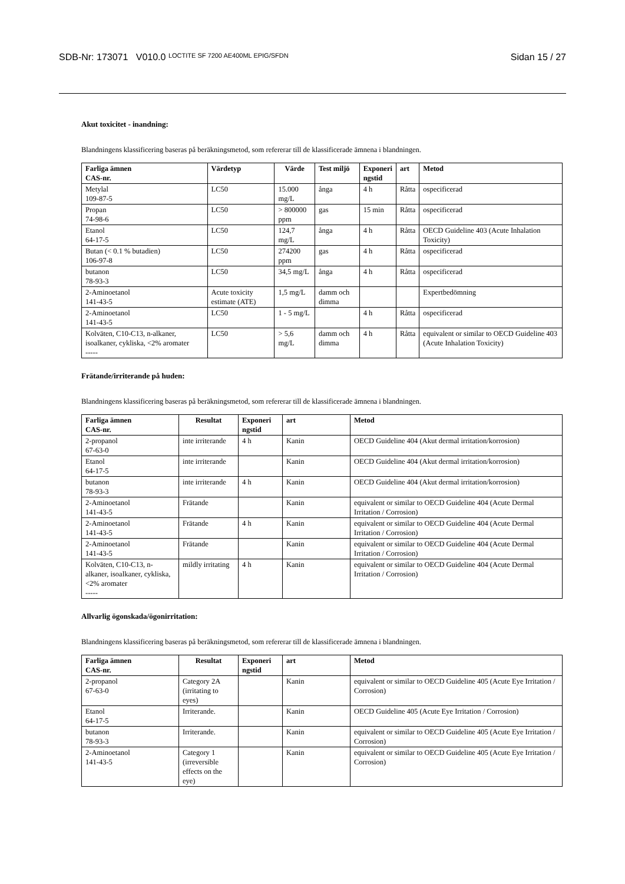SDB-Nr: 173071 V010.0 LOCTITE SF 7200 AE400ML EPIG/SFDN
Sidan 15 / 27
Akut toxicitet - inandning:
Blandningens klassificering baseras på beräkningsmetod, som refererar till de klassificerade ämnena i blandningen.
| Farliga ämnen CAS-nr. | Värdetyp | Värde | Test miljö | Exponeri ngstid | art | Metod |
| --- | --- | --- | --- | --- | --- | --- |
| Metylal 109-87-5 | LC50 | 15.000 mg/L | ånga | 4 h | Råtta | ospecificerad |
| Propan 74-98-6 | LC50 | > 800000 ppm | gas | 15 min | Råtta | ospecificerad |
| Etanol 64-17-5 | LC50 | 124,7 mg/L | ånga | 4 h | Råtta | OECD Guideline 403 (Acute Inhalation Toxicity) |
| Butan (< 0.1 % butadien) 106-97-8 | LC50 | 274200 ppm | gas | 4 h | Råtta | ospecificerad |
| butanon 78-93-3 | LC50 | 34,5 mg/L | ånga | 4 h | Råtta | ospecificerad |
| 2-Aminoetanol 141-43-5 | Acute toxicity estimate (ATE) | 1,5 mg/L | damm och dimma | | | Expertbedömning |
| 2-Aminoetanol 141-43-5 | LC50 | 1 - 5 mg/L | | 4 h | Råtta | ospecificerad |
| Kolväten, C10-C13, n-alkaner, isoalkaner, cykliska, <2% aromater ----- | LC50 | > 5,6 mg/L | damm och dimma | 4 h | Råtta | equivalent or similar to OECD Guideline 403 (Acute Inhalation Toxicity) |
Frätande/irriterande på huden:
Blandningens klassificering baseras på beräkningsmetod, som refererar till de klassificerade ämnena i blandningen.
| Farliga ämnen CAS-nr. | Resultat | Exponeri ngstid | art | Metod |
| --- | --- | --- | --- | --- |
| 2-propanol 67-63-0 | inte irriterande | 4 h | Kanin | OECD Guideline 404 (Akut dermal irritation/korrosion) |
| Etanol 64-17-5 | inte irriterande | | Kanin | OECD Guideline 404 (Akut dermal irritation/korrosion) |
| butanon 78-93-3 | inte irriterande | 4 h | Kanin | OECD Guideline 404 (Akut dermal irritation/korrosion) |
| 2-Aminoetanol 141-43-5 | Frätande | | Kanin | equivalent or similar to OECD Guideline 404 (Acute Dermal Irritation / Corrosion) |
| 2-Aminoetanol 141-43-5 | Frätande | 4 h | Kanin | equivalent or similar to OECD Guideline 404 (Acute Dermal Irritation / Corrosion) |
| 2-Aminoetanol 141-43-5 | Frätande | | Kanin | equivalent or similar to OECD Guideline 404 (Acute Dermal Irritation / Corrosion) |
| Kolväten, C10-C13, n-alkaner, isoalkaner, cykliska, <2% aromater ----- | mildly irritating | 4 h | Kanin | equivalent or similar to OECD Guideline 404 (Acute Dermal Irritation / Corrosion) |
Allvarlig ögonskada/ögonirritation:
Blandningens klassificering baseras på beräkningsmetod, som refererar till de klassificerade ämnena i blandningen.
| Farliga ämnen CAS-nr. | Resultat | Exponeri ngstid | art | Metod |
| --- | --- | --- | --- | --- |
| 2-propanol 67-63-0 | Category 2A (irritating to eyes) | | Kanin | equivalent or similar to OECD Guideline 405 (Acute Eye Irritation / Corrosion) |
| Etanol 64-17-5 | Irriterande. | | Kanin | OECD Guideline 405 (Acute Eye Irritation / Corrosion) |
| butanon 78-93-3 | Irriterande. | | Kanin | equivalent or similar to OECD Guideline 405 (Acute Eye Irritation / Corrosion) |
| 2-Aminoetanol 141-43-5 | Category 1 (irreversible effects on the eye) | | Kanin | equivalent or similar to OECD Guideline 405 (Acute Eye Irritation / Corrosion) |